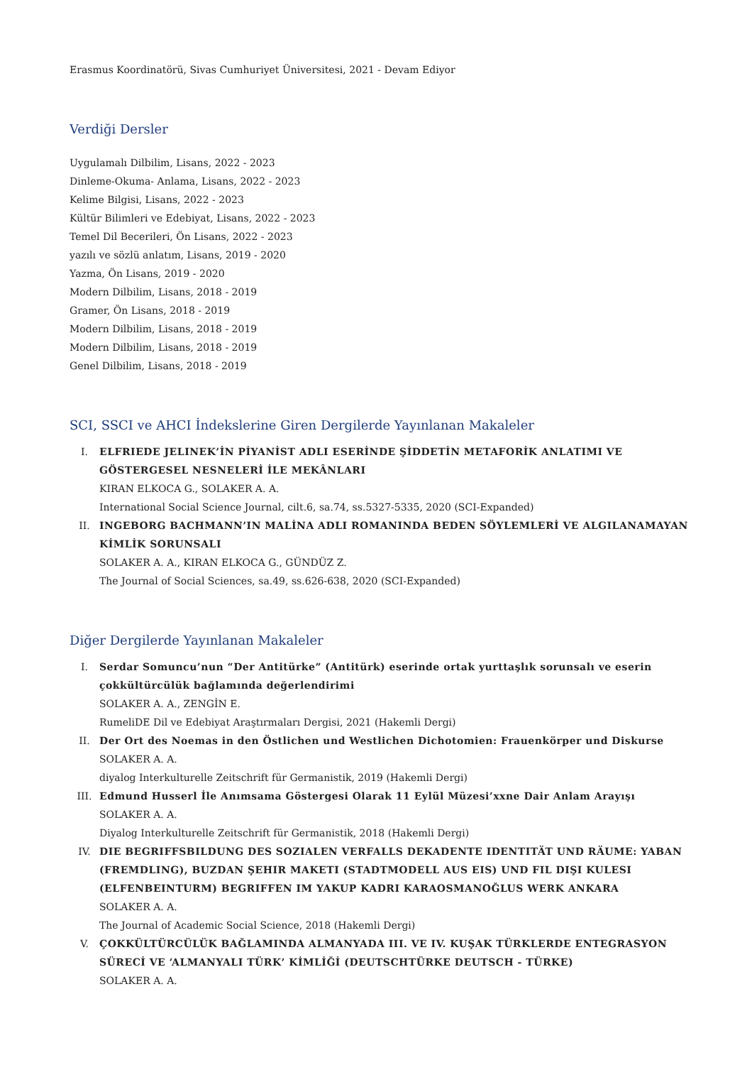Erasmus Koordinatörü, Sivas Cumhuriyet Üniversitesi, 2021 - Devam Ediyor
Verdiği Dersler
Uygulamalı Dilbilim, Lisans, 2022 - 2023
Dinleme-Okuma- Anlama, Lisans, 2022 - 2023
Kelime Bilgisi, Lisans, 2022 - 2023
Kültür Bilimleri ve Edebiyat, Lisans, 2022 - 2023
Temel Dil Becerileri, Ön Lisans, 2022 - 2023
yazılı ve sözlü anlatım, Lisans, 2019 - 2020
Yazma, Ön Lisans, 2019 - 2020
Modern Dilbilim, Lisans, 2018 - 2019
Gramer, Ön Lisans, 2018 - 2019
Modern Dilbilim, Lisans, 2018 - 2019
Modern Dilbilim, Lisans, 2018 - 2019
Genel Dilbilim, Lisans, 2018 - 2019
SCI, SSCI ve AHCI İndekslerine Giren Dergilerde Yayınlanan Makaleler
I. ELFRIEDE JELINEK’İN PİYANİST ADLI ESERİNDE ŞİDDETİN METAFORİK ANLATIMI VE GÖSTERGESEL NESNELERİ İLE MEKÂNLARI
KIRAN ELKOCA G., SOLAKER A. A.
International Social Science Journal, cilt.6, sa.74, ss.5327-5335, 2020 (SCI-Expanded)
II. INGEBORG BACHMANN’IN MALİNA ADLI ROMANINDA BEDEN SÖYLEMLERİ VE ALGILANAMAYAN KİMLİK SORUNSALI
SOLAKER A. A., KIRAN ELKOCA G., GÜNDÜZ Z.
The Journal of Social Sciences, sa.49, ss.626-638, 2020 (SCI-Expanded)
Diğer Dergilerde Yayınlanan Makaleler
I. Serdar Somuncu’nun “Der Antitürke” (Antitürk) eserinde ortak yurttaşlık sorunsalı ve eserin çokkültürcülük bağlamında değerlendirimi
SOLAKER A. A., ZENGİN E.
RumeliDE Dil ve Edebiyat Araştırmaları Dergisi, 2021 (Hakemli Dergi)
II. Der Ort des Noemas in den Östlichen und Westlichen Dichotomien: Frauenkörper und Diskurse
SOLAKER A. A.
diyalog Interkulturelle Zeitschrift für Germanistik, 2019 (Hakemli Dergi)
III. Edmund Husserl İle Anımsama Göstergesi Olarak 11 Eylül Müzesi’xxne Dair Anlam Arayışı
SOLAKER A. A.
Diyalog Interkulturelle Zeitschrift für Germanistik, 2018 (Hakemli Dergi)
IV. DIE BEGRIFFSBILDUNG DES SOZIALEN VERFALLS DEKADENTE IDENTITÄT UND RÄUME: YABAN (FREMDLING), BUZDAN ŞEHIR MAKETI (STADTMODELL AUS EIS) UND FIL DIŞI KULESI (ELFENBEINTURM) BEGRIFFEN IM YAKUP KADRI KARAOSMANOĞLUS WERK ANKARA
SOLAKER A. A.
The Journal of Academic Social Science, 2018 (Hakemli Dergi)
V. ÇOKKÜLTÜRCÜLÜK BAĞLAMINDA ALMANYADA III. VE IV. KUŞAK TÜRKLERDE ENTEGRASYON SÜRECİ VE ‘ALMANYALI TÜRK’ KİMLİĞİ (DEUTSCHTÜRKE DEUTSCH - TÜRKE)
SOLAKER A. A.